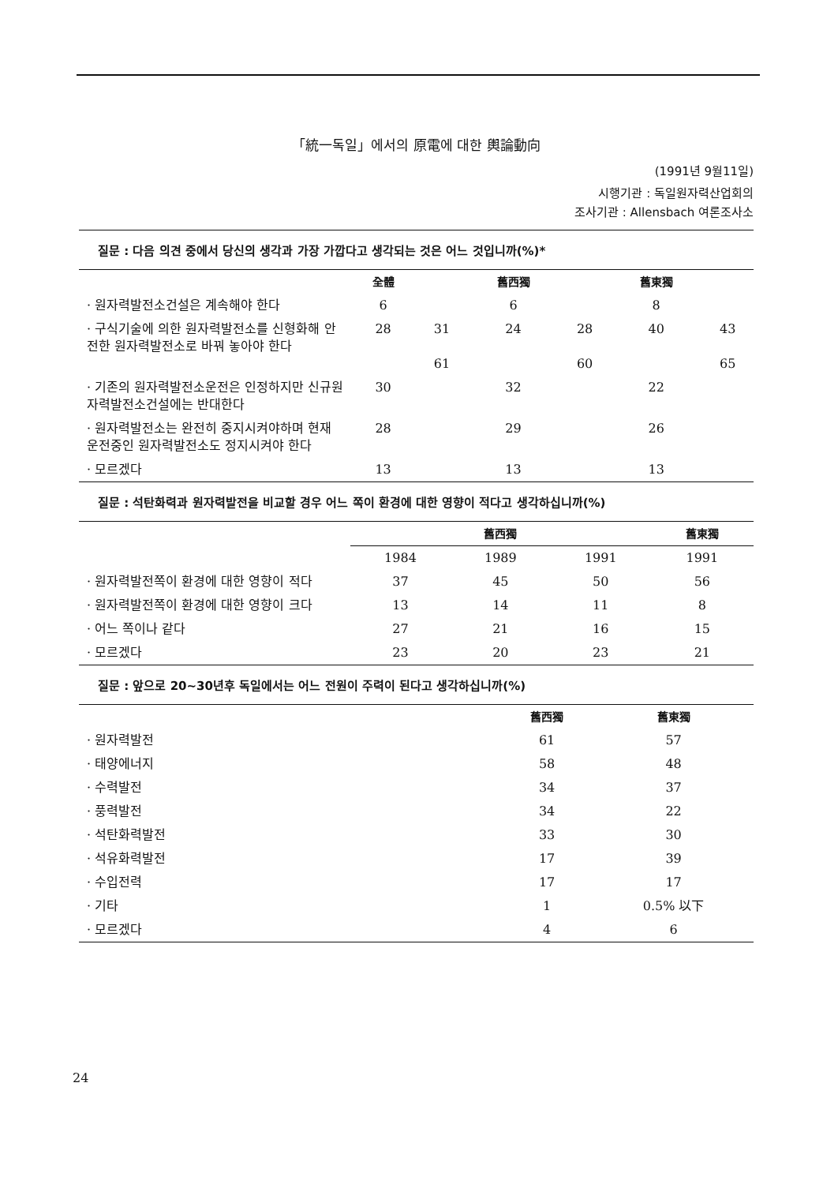「統一독일」에서의 原電에 대한 輿論動向
(1991년 9월11일)
시행기관 : 독일원자력산업회의
조사기관 : Allensbach 여론조사소
질문 : 다음 의견 중에서 당신의 생각과 가장 가깝다고 생각되는 것은 어느 것입니까(%)*
| | 全體 | | 舊西獨 | | 舊東獨 | |
| --- | --- | --- | --- | --- | --- | --- |
| · 원자력발전소건설은 계속해야 한다 | 6 | | 6 | | 8 | |
| · 구식기술에 의한 원자력발전소를 신형화해 안전한 원자력발전소로 바꿔 놓아야 한다 | 28 | 31 61 | 24 | 28 60 | 40 | 43 65 |
| · 기존의 원자력발전소운전은 인정하지만 신규원자력발전소건설에는 반대한다 | 30 | | 32 | | 22 | |
| · 원자력발전소는 완전히 중지시켜야하며 현재 운전중인 원자력발전소도 정지시켜야 한다 | 28 | | 29 | | 26 | |
| · 모르겠다 | 13 | | 13 | | 13 | |
질문 : 석탄화력과 원자력발전을 비교할 경우 어느 쪽이 환경에 대한 영향이 적다고 생각하십니까(%)
| | 舊西獨 | | | 舊東獨 |
| --- | --- | --- | --- | --- |
| | 1984 | 1989 | 1991 | 1991 |
| · 원자력발전쪽이 환경에 대한 영향이 적다 | 37 | 45 | 50 | 56 |
| · 원자력발전쪽이 환경에 대한 영향이 크다 | 13 | 14 | 11 | 8 |
| · 어느 쪽이나 같다 | 27 | 21 | 16 | 15 |
| · 모르겠다 | 23 | 20 | 23 | 21 |
질문 : 앞으로 20~30년후 독일에서는 어느 전원이 주력이 된다고 생각하십니까(%)
| | 舊西獨 | 舊東獨 |
| --- | --- | --- |
| · 원자력발전 | 61 | 57 |
| · 태양에너지 | 58 | 48 |
| · 수력발전 | 34 | 37 |
| · 풍력발전 | 34 | 22 |
| · 석탄화력발전 | 33 | 30 |
| · 석유화력발전 | 17 | 39 |
| · 수입전력 | 17 | 17 |
| · 기타 | 1 | 0.5% 以下 |
| · 모르겠다 | 4 | 6 |
24